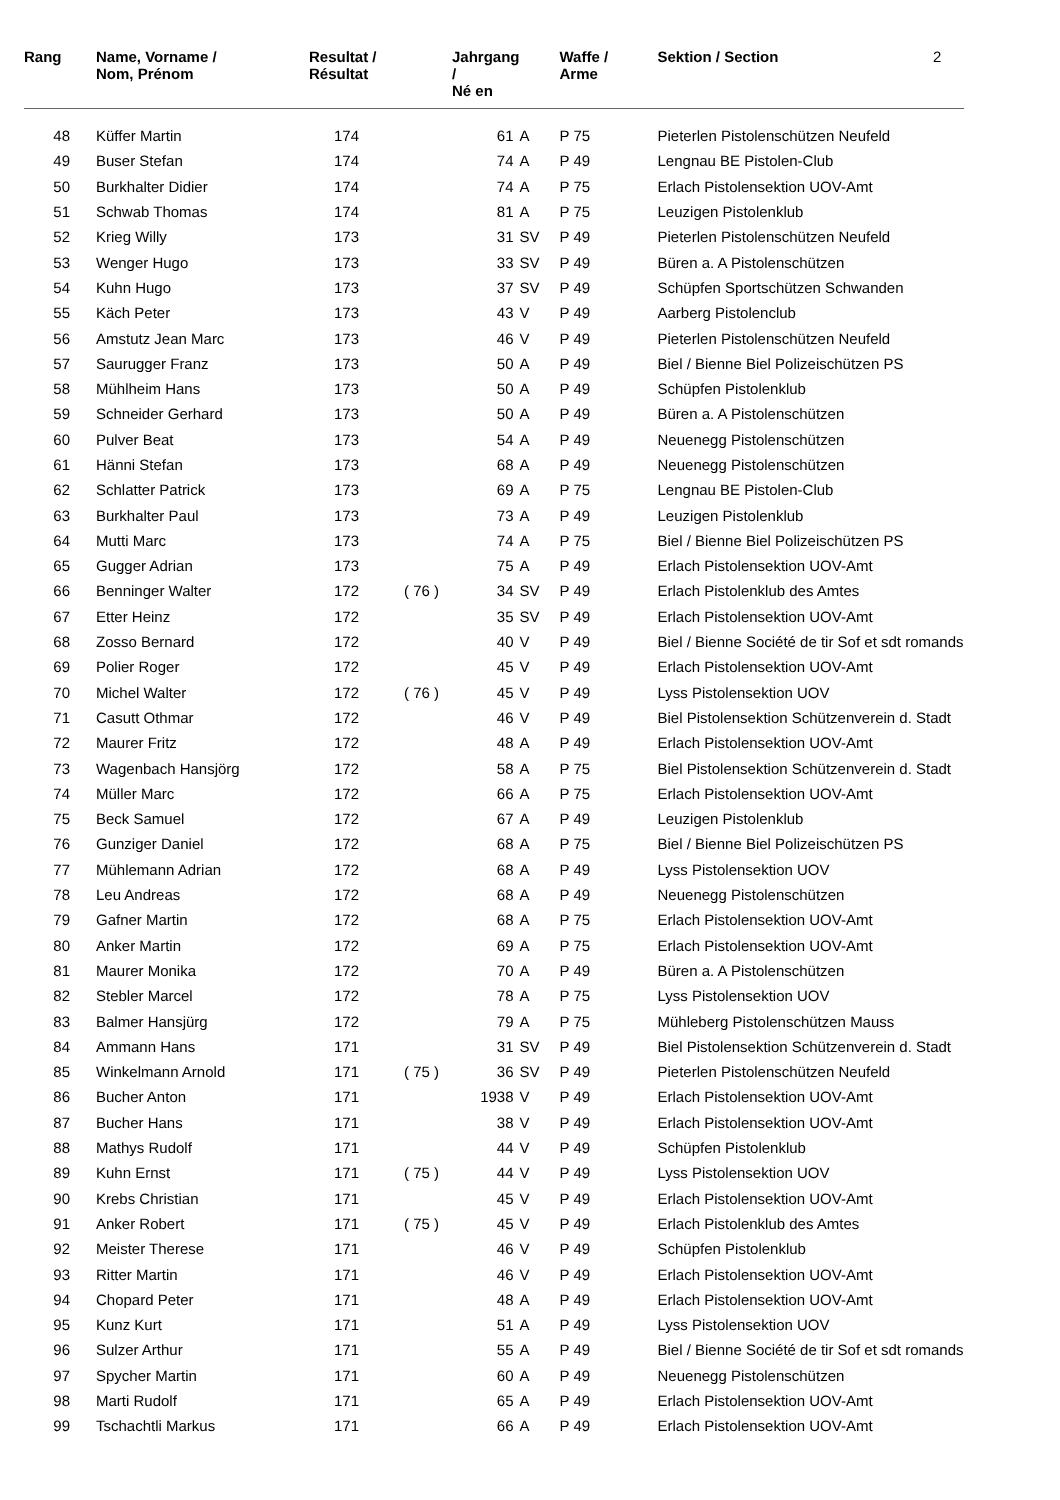| Rang | Name, Vorname / Nom, Prénom | Resultat / Résultat | | Jahrgang / Né en | | Waffe / Arme | Sektion / Section | 2 |
| --- | --- | --- | --- | --- | --- | --- | --- | --- |
| 48 | Küffer Martin | 174 | | 61 | A | P 75 | Pieterlen Pistolenschützen Neufeld | |
| 49 | Buser Stefan | 174 | | 74 | A | P 49 | Lengnau BE Pistolen-Club | |
| 50 | Burkhalter Didier | 174 | | 74 | A | P 75 | Erlach Pistolensektion UOV-Amt | |
| 51 | Schwab Thomas | 174 | | 81 | A | P 75 | Leuzigen Pistolenklub | |
| 52 | Krieg Willy | 173 | | 31 | SV | P 49 | Pieterlen Pistolenschützen Neufeld | |
| 53 | Wenger Hugo | 173 | | 33 | SV | P 49 | Büren a. A Pistolenschützen | |
| 54 | Kuhn Hugo | 173 | | 37 | SV | P 49 | Schüpfen Sportschützen Schwanden | |
| 55 | Käch Peter | 173 | | 43 | V | P 49 | Aarberg Pistolenclub | |
| 56 | Amstutz Jean Marc | 173 | | 46 | V | P 49 | Pieterlen Pistolenschützen Neufeld | |
| 57 | Saurugger Franz | 173 | | 50 | A | P 49 | Biel / Bienne Biel Polizeischützen PS | |
| 58 | Mühlheim Hans | 173 | | 50 | A | P 49 | Schüpfen Pistolenklub | |
| 59 | Schneider Gerhard | 173 | | 50 | A | P 49 | Büren a. A Pistolenschützen | |
| 60 | Pulver Beat | 173 | | 54 | A | P 49 | Neuenegg Pistolenschützen | |
| 61 | Hänni Stefan | 173 | | 68 | A | P 49 | Neuenegg Pistolenschützen | |
| 62 | Schlatter Patrick | 173 | | 69 | A | P 75 | Lengnau BE Pistolen-Club | |
| 63 | Burkhalter Paul | 173 | | 73 | A | P 49 | Leuzigen Pistolenklub | |
| 64 | Mutti Marc | 173 | | 74 | A | P 75 | Biel / Bienne Biel Polizeischützen PS | |
| 65 | Gugger Adrian | 173 | | 75 | A | P 49 | Erlach Pistolensektion UOV-Amt | |
| 66 | Benninger Walter | 172 | ( 76 ) | 34 | SV | P 49 | Erlach Pistolenklub des Amtes | |
| 67 | Etter Heinz | 172 | | 35 | SV | P 49 | Erlach Pistolensektion UOV-Amt | |
| 68 | Zosso Bernard | 172 | | 40 | V | P 49 | Biel / Bienne Société de tir Sof et sdt romands | |
| 69 | Polier Roger | 172 | | 45 | V | P 49 | Erlach Pistolensektion UOV-Amt | |
| 70 | Michel Walter | 172 | ( 76 ) | 45 | V | P 49 | Lyss Pistolensektion UOV | |
| 71 | Casutt Othmar | 172 | | 46 | V | P 49 | Biel Pistolensektion Schützenverein d. Stadt | |
| 72 | Maurer Fritz | 172 | | 48 | A | P 49 | Erlach Pistolensektion UOV-Amt | |
| 73 | Wagenbach Hansjörg | 172 | | 58 | A | P 75 | Biel Pistolensektion Schützenverein d. Stadt | |
| 74 | Müller Marc | 172 | | 66 | A | P 75 | Erlach Pistolensektion UOV-Amt | |
| 75 | Beck Samuel | 172 | | 67 | A | P 49 | Leuzigen Pistolenklub | |
| 76 | Gunziger Daniel | 172 | | 68 | A | P 75 | Biel / Bienne Biel Polizeischützen PS | |
| 77 | Mühlemann Adrian | 172 | | 68 | A | P 49 | Lyss Pistolensektion UOV | |
| 78 | Leu Andreas | 172 | | 68 | A | P 49 | Neuenegg Pistolenschützen | |
| 79 | Gafner Martin | 172 | | 68 | A | P 75 | Erlach Pistolensektion UOV-Amt | |
| 80 | Anker Martin | 172 | | 69 | A | P 75 | Erlach Pistolensektion UOV-Amt | |
| 81 | Maurer Monika | 172 | | 70 | A | P 49 | Büren a. A Pistolenschützen | |
| 82 | Stebler Marcel | 172 | | 78 | A | P 75 | Lyss Pistolensektion UOV | |
| 83 | Balmer Hansjürg | 172 | | 79 | A | P 75 | Mühleberg Pistolenschützen Mauss | |
| 84 | Ammann Hans | 171 | | 31 | SV | P 49 | Biel Pistolensektion Schützenverein d. Stadt | |
| 85 | Winkelmann Arnold | 171 | ( 75 ) | 36 | SV | P 49 | Pieterlen Pistolenschützen Neufeld | |
| 86 | Bucher Anton | 171 | | 1938 | V | P 49 | Erlach Pistolensektion UOV-Amt | |
| 87 | Bucher Hans | 171 | | 38 | V | P 49 | Erlach Pistolensektion UOV-Amt | |
| 88 | Mathys Rudolf | 171 | | 44 | V | P 49 | Schüpfen Pistolenklub | |
| 89 | Kuhn Ernst | 171 | ( 75 ) | 44 | V | P 49 | Lyss Pistolensektion UOV | |
| 90 | Krebs Christian | 171 | | 45 | V | P 49 | Erlach Pistolensektion UOV-Amt | |
| 91 | Anker Robert | 171 | ( 75 ) | 45 | V | P 49 | Erlach Pistolenklub des Amtes | |
| 92 | Meister Therese | 171 | | 46 | V | P 49 | Schüpfen Pistolenklub | |
| 93 | Ritter Martin | 171 | | 46 | V | P 49 | Erlach Pistolensektion UOV-Amt | |
| 94 | Chopard Peter | 171 | | 48 | A | P 49 | Erlach Pistolensektion UOV-Amt | |
| 95 | Kunz Kurt | 171 | | 51 | A | P 49 | Lyss Pistolensektion UOV | |
| 96 | Sulzer Arthur | 171 | | 55 | A | P 49 | Biel / Bienne Société de tir Sof et sdt romands | |
| 97 | Spycher Martin | 171 | | 60 | A | P 49 | Neuenegg Pistolenschützen | |
| 98 | Marti Rudolf | 171 | | 65 | A | P 49 | Erlach Pistolensektion UOV-Amt | |
| 99 | Tschachtli Markus | 171 | | 66 | A | P 49 | Erlach Pistolensektion UOV-Amt | |